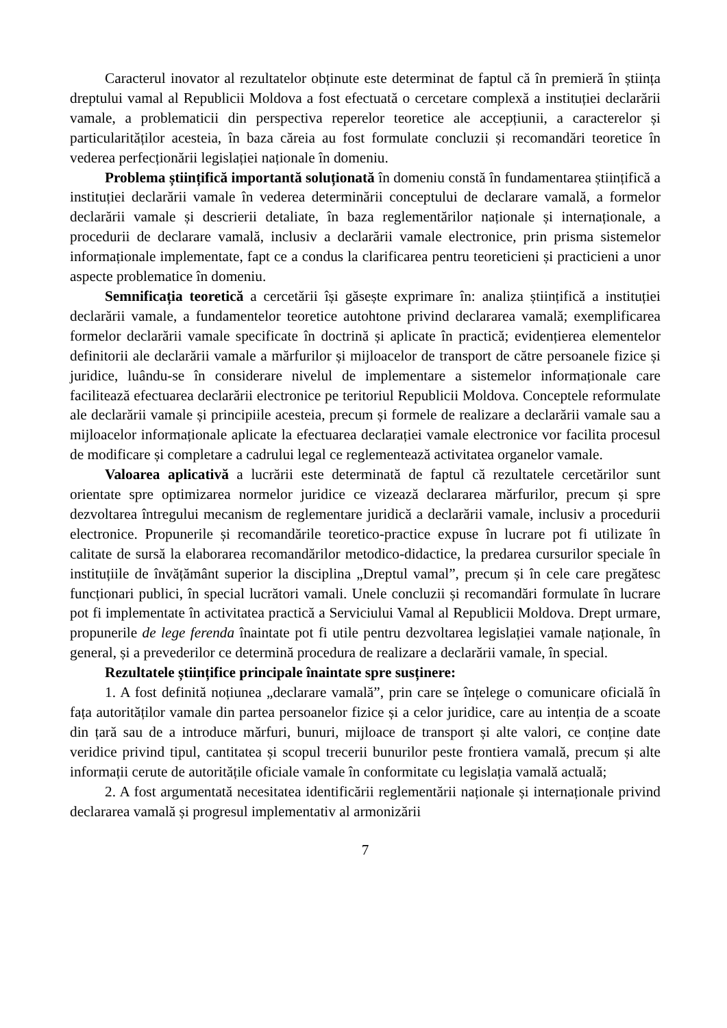Caracterul inovator al rezultatelor obținute este determinat de faptul că în premieră în știința dreptului vamal al Republicii Moldova a fost efectuată o cercetare complexă a instituției declarării vamale, a problematicii din perspectiva reperelor teoretice ale accepțiunii, a caracterelor și particularităților acesteia, în baza căreia au fost formulate concluzii și recomandări teoretice în vederea perfecționării legislației naționale în domeniu.
Problema științifică importantă soluționată în domeniu constă în fundamentarea științifică a instituției declarării vamale în vederea determinării conceptului de declarare vamală, a formelor declarării vamale și descrierii detaliate, în baza reglementărilor naționale și internaționale, a procedurii de declarare vamală, inclusiv a declarării vamale electronice, prin prisma sistemelor informaționale implementate, fapt ce a condus la clarificarea pentru teoreticieni și practicieni a unor aspecte problematice în domeniu.
Semnificația teoretică a cercetării își găsește exprimare în: analiza științifică a instituției declarării vamale, a fundamentelor teoretice autohtone privind declararea vamală; exemplificarea formelor declarării vamale specificate în doctrină și aplicate în practică; evidențierea elementelor definitorii ale declarării vamale a mărfurilor și mijloacelor de transport de către persoanele fizice și juridice, luându-se în considerare nivelul de implementare a sistemelor informaționale care facilitează efectuarea declarării electronice pe teritoriul Republicii Moldova. Conceptele reformulate ale declarării vamale și principiile acesteia, precum și formele de realizare a declarării vamale sau a mijloacelor informaționale aplicate la efectuarea declarației vamale electronice vor facilita procesul de modificare și completare a cadrului legal ce reglementează activitatea organelor vamale.
Valoarea aplicativă a lucrării este determinată de faptul că rezultatele cercetărilor sunt orientate spre optimizarea normelor juridice ce vizează declararea mărfurilor, precum și spre dezvoltarea întregului mecanism de reglementare juridică a declarării vamale, inclusiv a procedurii electronice. Propunerile și recomandările teoretico-practice expuse în lucrare pot fi utilizate în calitate de sursă la elaborarea recomandărilor metodico-didactice, la predarea cursurilor speciale în instituțiile de învățământ superior la disciplina „Dreptul vamal”, precum și în cele care pregătesc funcționari publici, în special lucrători vamali. Unele concluzii și recomandări formulate în lucrare pot fi implementate în activitatea practică a Serviciului Vamal al Republicii Moldova. Drept urmare, propunerile de lege ferenda înaintate pot fi utile pentru dezvoltarea legislației vamale naționale, în general, și a prevederilor ce determină procedura de realizare a declarării vamale, în special.
Rezultatele științifice principale înaintate spre susținere:
1. A fost definită noțiunea „declarare vamală”, prin care se înțelege o comunicare oficială în fața autorităților vamale din partea persoanelor fizice și a celor juridice, care au intenția de a scoate din țară sau de a introduce mărfuri, bunuri, mijloace de transport și alte valori, ce conține date veridice privind tipul, cantitatea și scopul trecerii bunurilor peste frontiera vamală, precum și alte informații cerute de autoritățile oficiale vamale în conformitate cu legislația vamală actuală;
2. A fost argumentată necesitatea identificării reglementării naționale și internaționale privind declararea vamală și progresul implementativ al armonizării
7